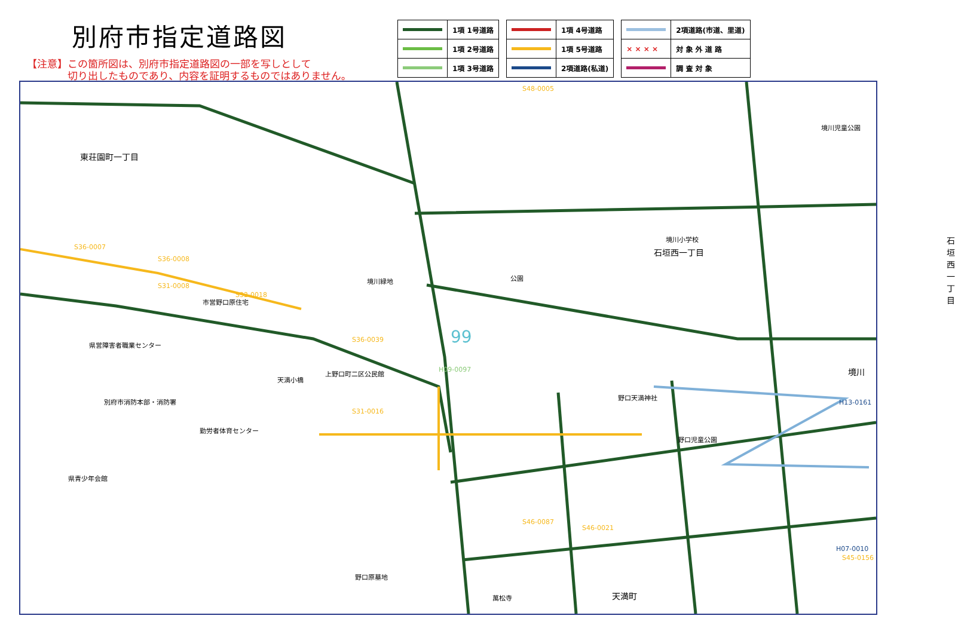別府市指定道路図
【注意】この箇所図は、別府市指定道路図の一部を写しとして
　　　　切り出したものであり、内容を証明するものではありません。
| | 1項 1号道路 |
| | 1項 2号道路 |
| | 1項 3号道路 |
| | 1項 4号道路 |
| | 1項 5号道路 |
| | 2項道路(私道) |
| | 2項道路(市道、里道) |
| × × × × | 対 象 外 道 路 |
| | 調 査 対 象 |
東荘園町一丁目
境川小学校
石垣西一丁目
石垣西一丁目
境川児童公園
境川緑地 公園
市営野口原住宅
県営障害者職業センター
別府市消防本部・消防署
勤労者体育センター
県青少年会館
上野口町二区公民館
天満小橋
野口天満神社
野口児童公園
野口原墓地
萬松寺 天満町
境川
99
S36-0007
S36-0008
S31-0008
S32-0018
S36-0039
S31-0016
S46-0087
S46-0021
S45-0156
H07-0010
H13-0161
S48-0005
H09-0097